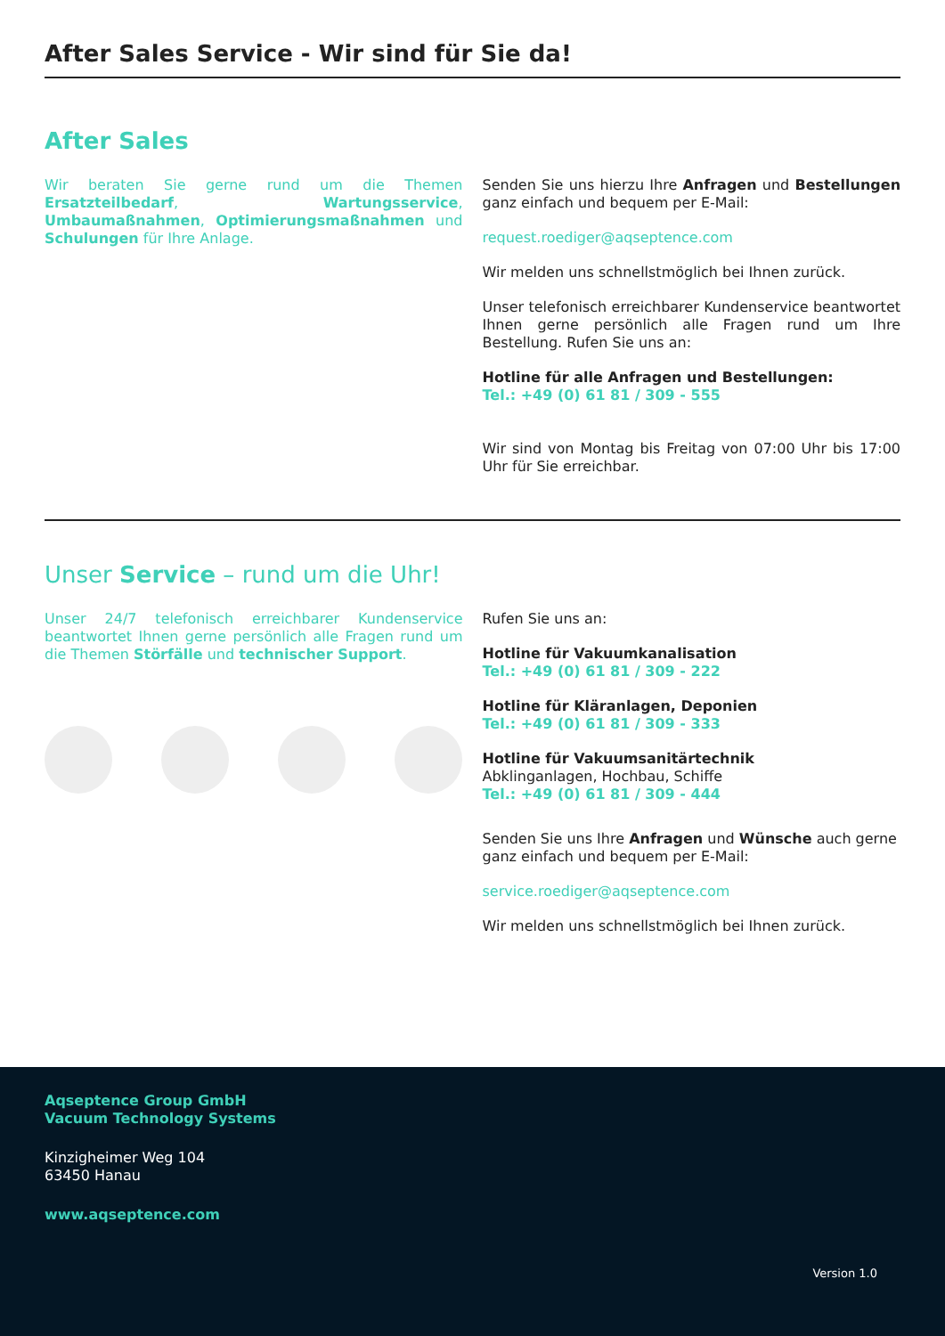After Sales Service - Wir sind für Sie da!
After Sales
Wir beraten Sie gerne rund um die Themen Ersatzteilbedarf, Wartungsservice, Umbaumaßnahmen, Optimierungsmaßnahmen und Schulungen für Ihre Anlage.
Senden Sie uns hierzu Ihre Anfragen und Bestellungen ganz einfach und bequem per E-Mail:
request.roediger@aqseptence.com
Wir melden uns schnellstmöglich bei Ihnen zurück.
Unser telefonisch erreichbarer Kundenservice beantwortet Ihnen gerne persönlich alle Fragen rund um Ihre Bestellung. Rufen Sie uns an:
Hotline für alle Anfragen und Bestellungen:
Tel.: +49 (0) 61 81 / 309 - 555
Wir sind von Montag bis Freitag von 07:00 Uhr bis 17:00 Uhr für Sie erreichbar.
Unser Service – rund um die Uhr!
Unser 24/7 telefonisch erreichbarer Kundenservice beantwortet Ihnen gerne persönlich alle Fragen rund um die Themen Störfälle und technischer Support.
Rufen Sie uns an:
Hotline für Vakuumkanalisation
Tel.: +49 (0) 61 81 / 309 - 222
Hotline für Kläranlagen, Deponien
Tel.: +49 (0) 61 81 / 309 - 333
Hotline für Vakuumsanitärtechnik
Abklinganlagen, Hochbau, Schiffe
Tel.: +49 (0) 61 81 / 309 - 444
Senden Sie uns Ihre Anfragen und Wünsche auch gerne ganz einfach und bequem per E-Mail:
service.roediger@aqseptence.com
Wir melden uns schnellstmöglich bei Ihnen zurück.
Aqseptence Group GmbH
Vacuum Technology Systems
Kinzigheimer Weg 104
63450 Hanau
www.aqseptence.com
Version 1.0